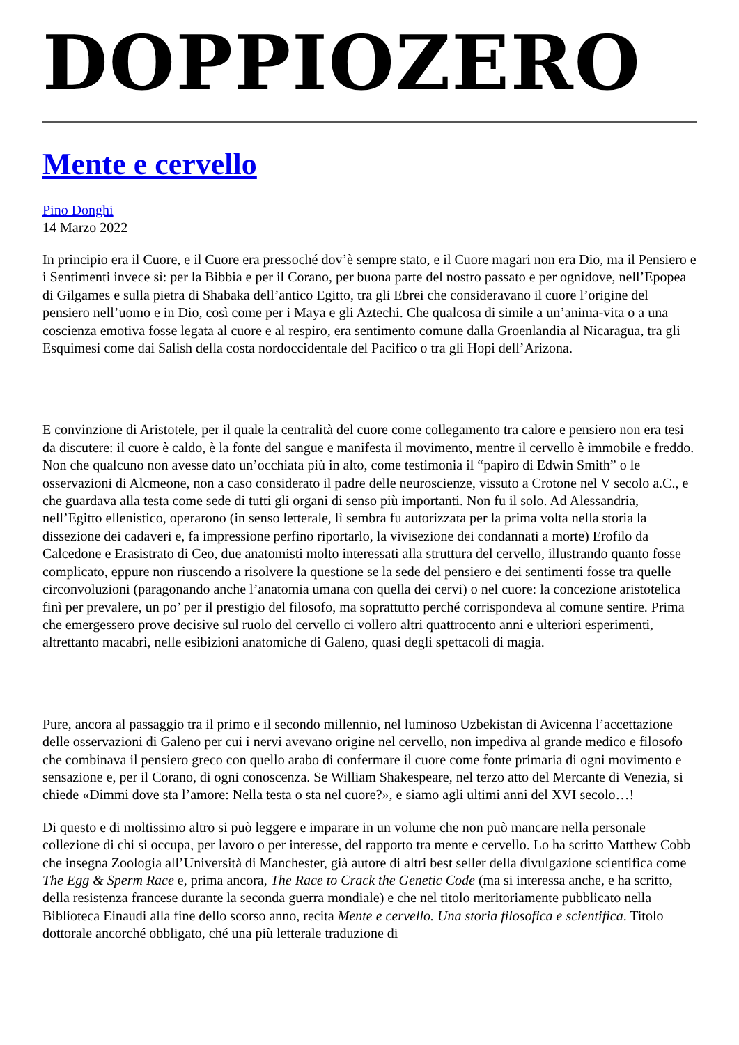DOPPIOZERO
Mente e cervello
Pino Donghi
14 Marzo 2022
In principio era il Cuore, e il Cuore era pressoché dov’è sempre stato, e il Cuore magari non era Dio, ma il Pensiero e i Sentimenti invece sì: per la Bibbia e per il Corano, per buona parte del nostro passato e per ognidove, nell’Epopea di Gilgames e sulla pietra di Shabaka dell’antico Egitto, tra gli Ebrei che consideravano il cuore l’origine del pensiero nell’uomo e in Dio, così come per i Maya e gli Aztechi. Che qualcosa di simile a un’anima-vita o a una coscienza emotiva fosse legata al cuore e al respiro, era sentimento comune dalla Groenlandia al Nicaragua, tra gli Esquimesi come dai Salish della costa nordoccidentale del Pacifico o tra gli Hopi dell’Arizona.
E convinzione di Aristotele, per il quale la centralità del cuore come collegamento tra calore e pensiero non era tesi da discutere: il cuore è caldo, è la fonte del sangue e manifesta il movimento, mentre il cervello è immobile e freddo. Non che qualcuno non avesse dato un’occhiata più in alto, come testimonia il “papiro di Edwin Smith” o le osservazioni di Alcmeone, non a caso considerato il padre delle neuroscienze, vissuto a Crotone nel V secolo a.C., e che guardava alla testa come sede di tutti gli organi di senso più importanti. Non fu il solo. Ad Alessandria, nell’Egitto ellenistico, operarono (in senso letterale, lì sembra fu autorizzata per la prima volta nella storia la dissezione dei cadaveri e, fa impressione perfino riportarlo, la vivisezione dei condannati a morte) Erofilo da Calcedone e Erasistrato di Ceo, due anatomisti molto interessati alla struttura del cervello, illustrando quanto fosse complicato, eppure non riuscendo a risolvere la questione se la sede del pensiero e dei sentimenti fosse tra quelle circonvoluzioni (paragonando anche l’anatomia umana con quella dei cervi) o nel cuore: la concezione aristotelica finì per prevalere, un po’ per il prestigio del filosofo, ma soprattutto perché corrispondeva al comune sentire. Prima che emergessero prove decisive sul ruolo del cervello ci vollero altri quattrocento anni e ulteriori esperimenti, altrettanto macabri, nelle esibizioni anatomiche di Galeno, quasi degli spettacoli di magia.
Pure, ancora al passaggio tra il primo e il secondo millennio, nel luminoso Uzbekistan di Avicenna l’accettazione delle osservazioni di Galeno per cui i nervi avevano origine nel cervello, non impediva al grande medico e filosofo che combinava il pensiero greco con quello arabo di confermare il cuore come fonte primaria di ogni movimento e sensazione e, per il Corano, di ogni conoscenza. Se William Shakespeare, nel terzo atto del Mercante di Venezia, si chiede «Dimmi dove sta l’amore: Nella testa o sta nel cuore?», e siamo agli ultimi anni del XVI secolo…!
Di questo e di moltissimo altro si può leggere e imparare in un volume che non può mancare nella personale collezione di chi si occupa, per lavoro o per interesse, del rapporto tra mente e cervello. Lo ha scritto Matthew Cobb che insegna Zoologia all’Università di Manchester, già autore di altri best seller della divulgazione scientifica come The Egg & Sperm Race e, prima ancora, The Race to Crack the Genetic Code (ma si interessa anche, e ha scritto, della resistenza francese durante la seconda guerra mondiale) e che nel titolo meritoriamente pubblicato nella Biblioteca Einaudi alla fine dello scorso anno, recita Mente e cervello. Una storia filosofica e scientifica. Titolo dottorale ancorché obbligato, ché una più letterale traduzione di